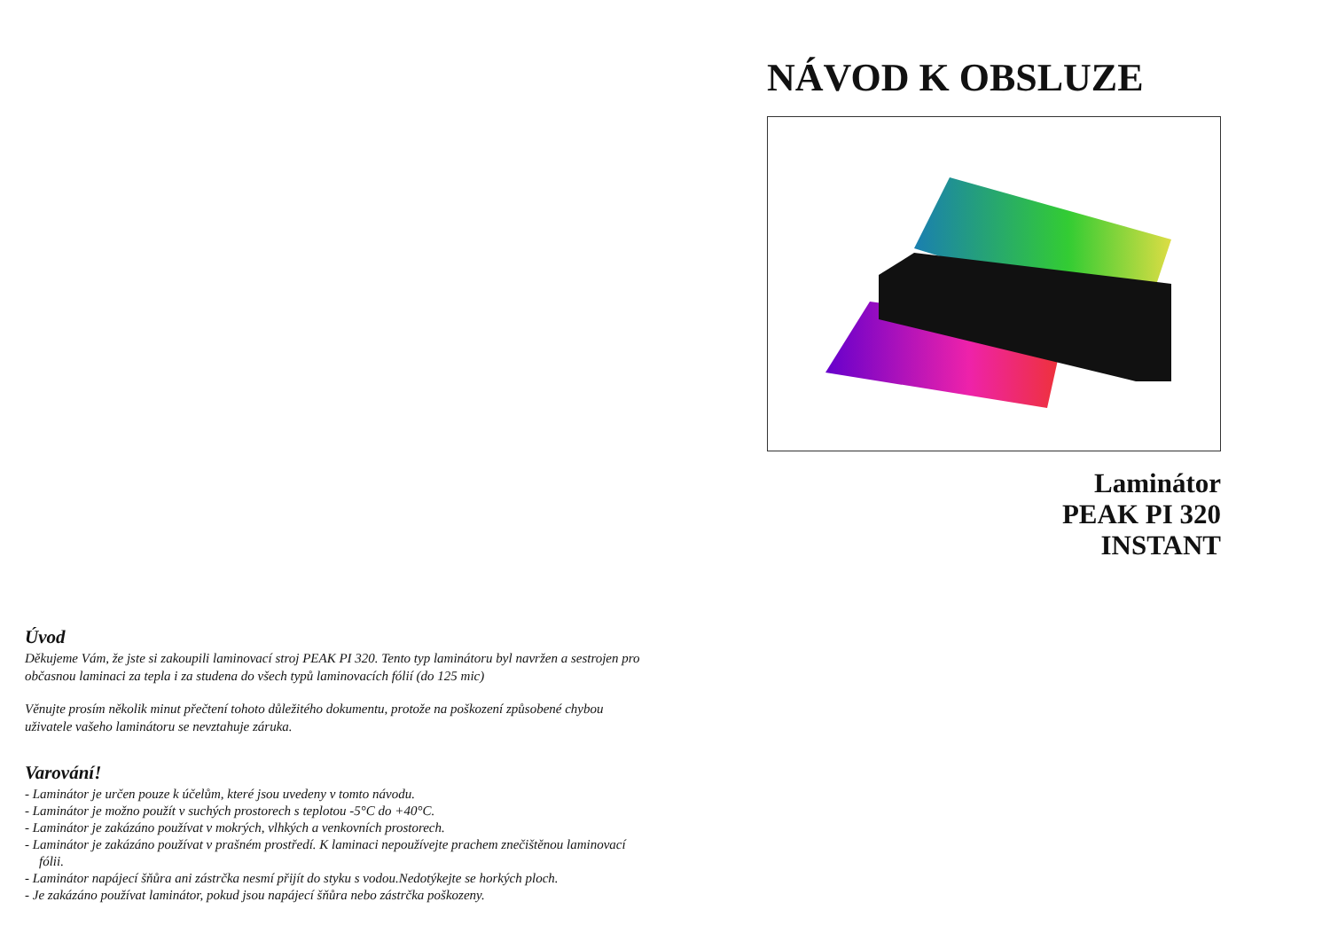Úvod
Děkujeme Vám, že jste si zakoupili laminovací stroj PEAK PI 320. Tento typ laminátoru byl navržen a sestrojen pro občasnou laminaci za tepla i za studena do všech typů laminovacích fólií (do 125 mic)
Věnujte prosím několik minut přečtení tohoto důležitého dokumentu, protože na poškození způsobené chybou uživatele vašeho laminátoru se nevztahuje záruka.
Varování!
- Laminátor je určen pouze k účelům, které jsou uvedeny v tomto návodu.
- Laminátor je možno použít v suchých prostorech s teplotou -5°C do +40°C.
- Laminátor je zakázáno používat v mokrých, vlhkých a venkovních prostorech.
- Laminátor je zakázáno používat v prašném prostředí. K laminaci nepoužívejte prachem znečištěnou laminovací fólii.
- Laminátor napájecí šňůra ani zástrčka nesmí přijít do styku s vodou.Nedotýkejte se horkých ploch.
- Je zakázáno používat laminátor, pokud jsou napájecí šňůra nebo zástrčka poškozeny.
NÁVOD K OBSLUZE
Laminátor
PEAK PI 320
INSTANT